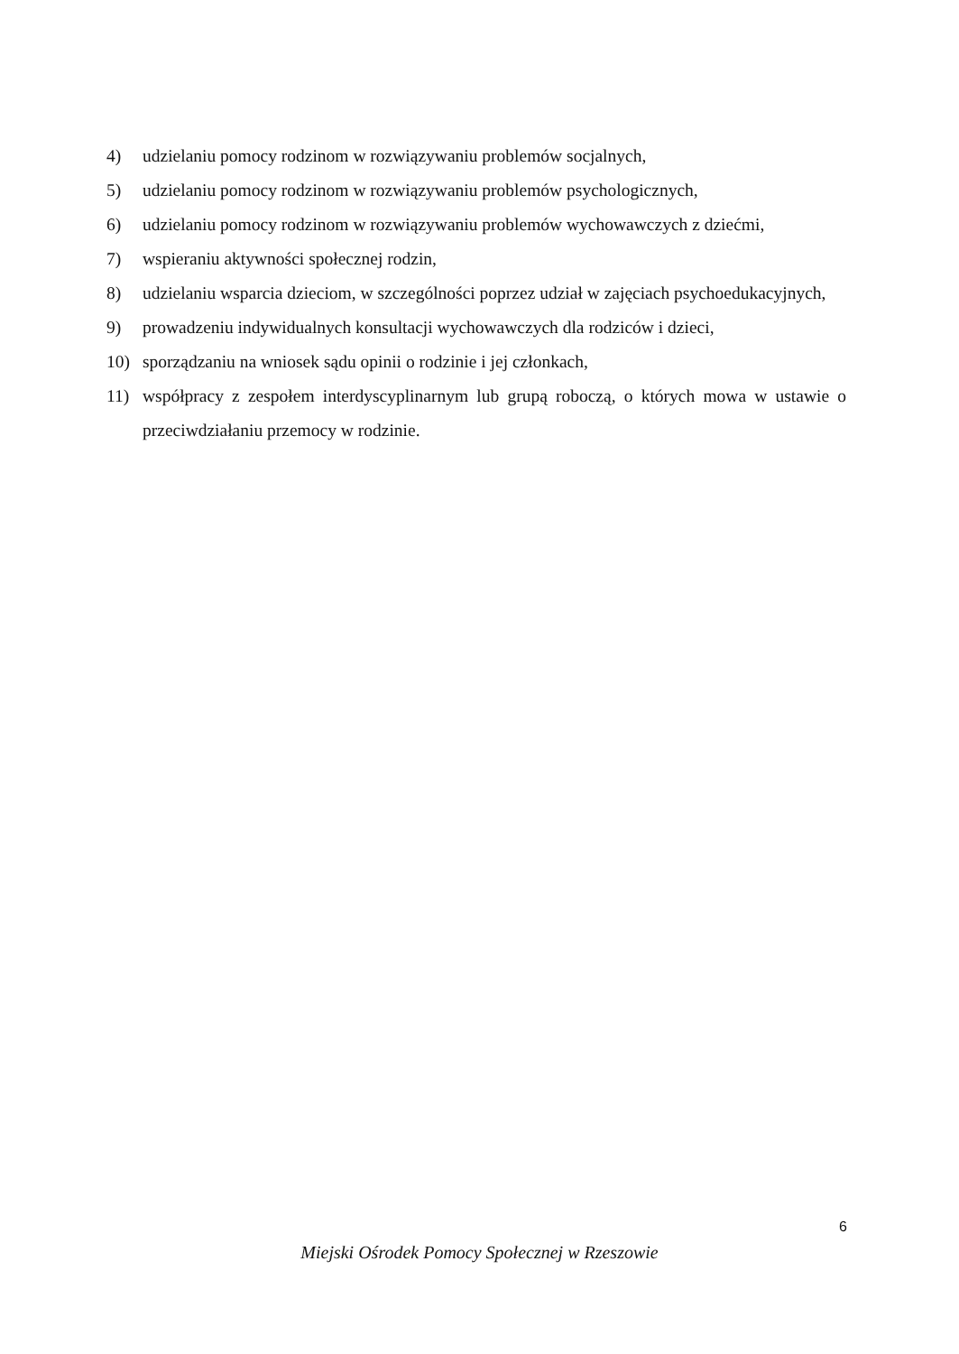4) udzielaniu pomocy rodzinom w rozwiązywaniu problemów socjalnych,
5) udzielaniu pomocy rodzinom w rozwiązywaniu problemów psychologicznych,
6) udzielaniu pomocy rodzinom w rozwiązywaniu problemów wychowawczych z dziećmi,
7) wspieraniu aktywności społecznej rodzin,
8) udzielaniu wsparcia dzieciom, w szczególności poprzez udział w zajęciach psychoedukacyjnych,
9) prowadzeniu indywidualnych konsultacji wychowawczych dla rodziców i dzieci,
10) sporządzaniu na wniosek sądu opinii o rodzinie i jej członkach,
11) współpracy z zespołem interdyscyplinarnym lub grupą roboczą, o których mowa w ustawie o przeciwdziałaniu przemocy w rodzinie.
6
Miejski Ośrodek Pomocy Społecznej w Rzeszowie